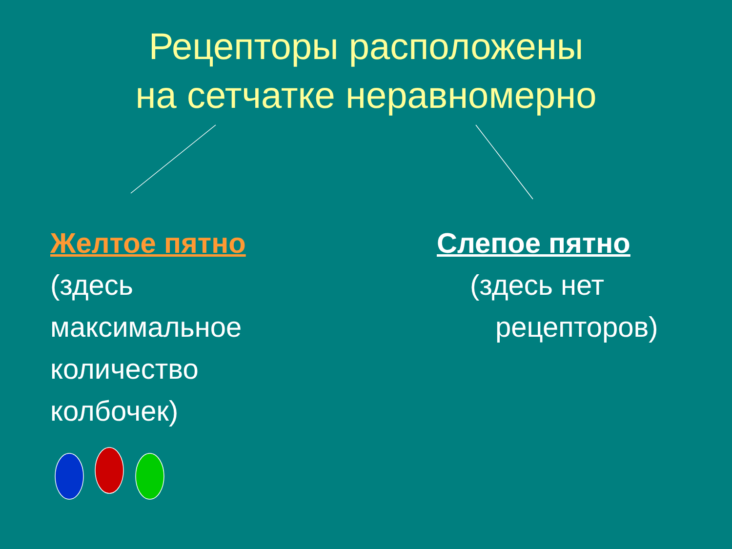Рецепторы расположены
на сетчатке неравномерно
Желтое пятно
(здесь максимальное количество колбочек)
Слепое пятно
(здесь нет
рецепторов)